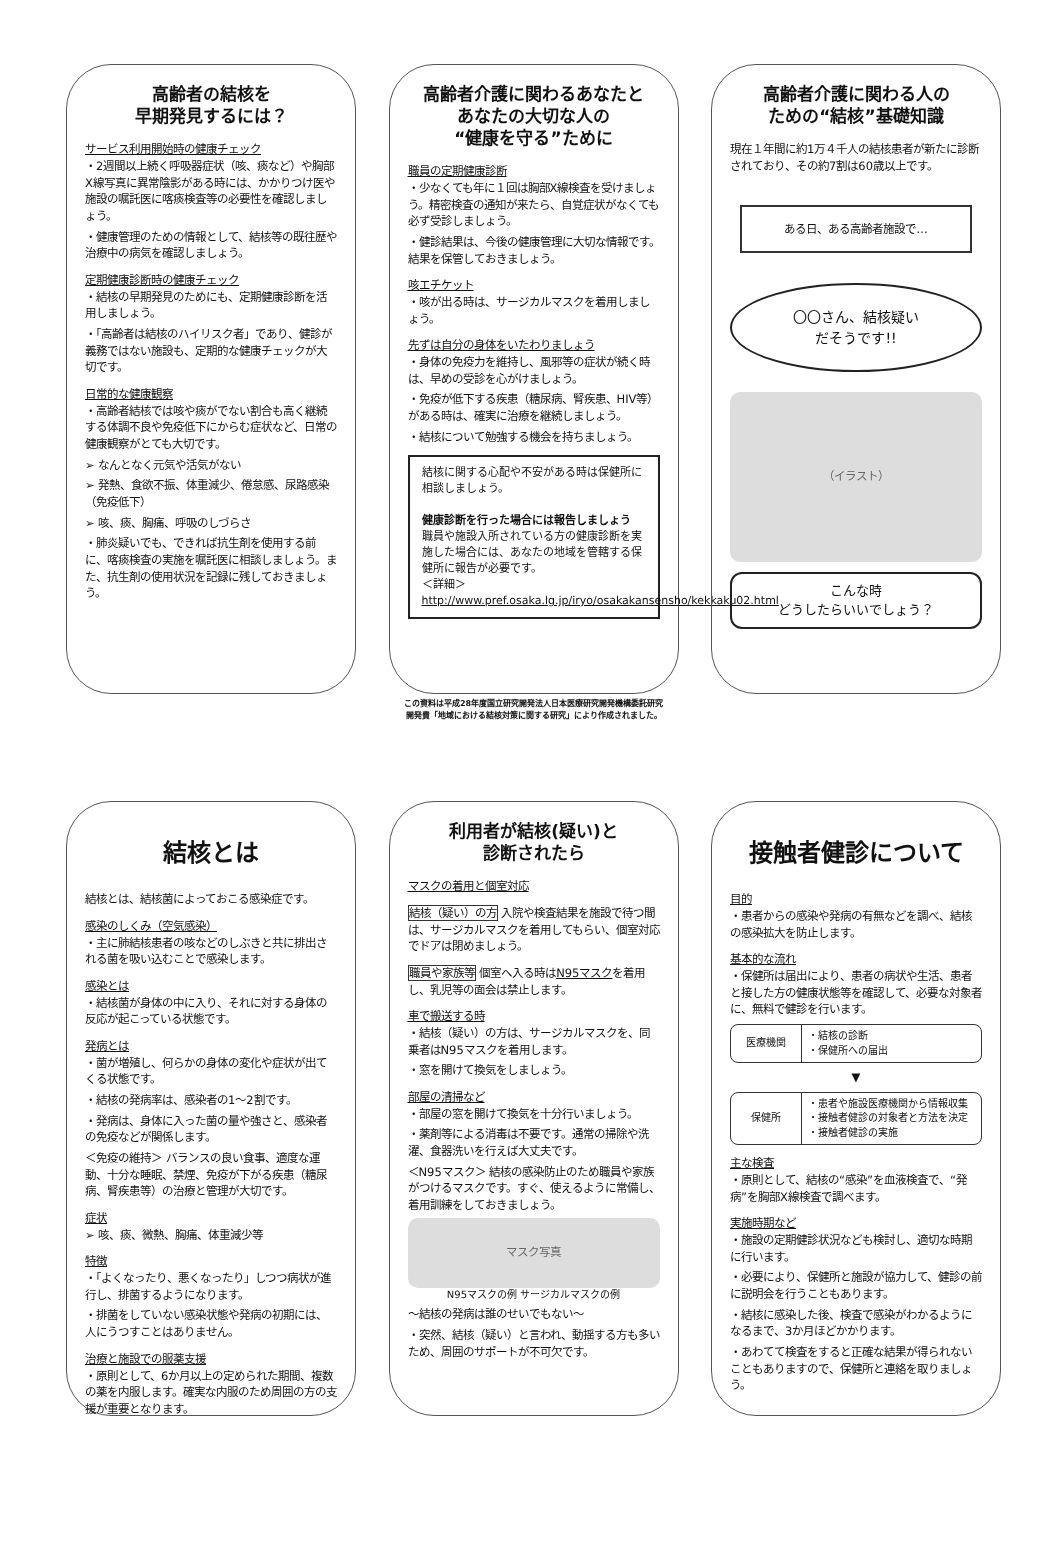高齢者の結核を
早期発見するには？
サービス利用開始時の健康チェック
・2週間以上続く呼吸器症状（咳、痰など）や胸部X線写真に異常陰影がある時には、かかりつけ医や施設の嘱託医に喀痰検査等の必要性を確認しましょう。
・健康管理のための情報として、結核等の既往歴や治療中の病気を確認しましょう。
定期健康診断時の健康チェック
・結核の早期発見のためにも、定期健康診断を活用しましょう。
・「高齢者は結核のハイリスク者」であり、健診が義務ではない施設も、定期的な健康チェックが大切です。
日常的な健康観察
・高齢者結核では咳や痰がでない割合も高く継続する体調不良や免疫低下にからむ症状など、日常の健康観察がとても大切です。
➢ なんとなく元気や活気がない
➢ 発熱、食欲不振、体重減少、倦怠感、尿路感染（免疫低下）
➢ 咳、痰、胸痛、呼吸のしづらさ
・肺炎疑いでも、できれば抗生剤を使用する前に、喀痰検査の実施を嘱託医に相談しましょう。また、抗生剤の使用状況を記録に残しておきましょう。
高齢者介護に関わるあなたと
あなたの大切な人の
“健康を守る”ために
職員の定期健康診断
・少なくても年に１回は胸部X線検査を受けましょう。精密検査の通知が来たら、自覚症状がなくても必ず受診しましょう。
・健診結果は、今後の健康管理に大切な情報です。結果を保管しておきましょう。
咳エチケット
・咳が出る時は、サージカルマスクを着用しましょう。
先ずは自分の身体をいたわりましょう
・身体の免疫力を維持し、風邪等の症状が続く時は、早めの受診を心がけましょう。
・免疫が低下する疾患（糖尿病、腎疾患、HIV等）がある時は、確実に治療を継続しましょう。
・結核について勉強する機会を持ちましょう。
結核に関する心配や不安がある時は保健所に相談しましょう。
健康診断を行った場合には報告しましょう
職員や施設入所されている方の健康診断を実施した場合には、あなたの地域を管轄する保健所に報告が必要です。
＜詳細＞
http://www.pref.osaka.lg.jp/iryo/osakakansensho/kekkaku02.html
この資料は平成28年度国立研究開発法人日本医療研究開発機構委託研究
開発費「地域における結核対策に関する研究」により作成されました。
高齢者介護に関わる人の
ための“結核”基礎知識
現在１年間に約1万４千人の結核患者が新たに診断されており、その約7割は60歳以上です。
ある日、ある高齢者施設で…
〇〇さん、結核疑い
だそうです!!
（イラスト）
こんな時
どうしたらいいでしょう？
結核とは
結核とは、結核菌によっておこる感染症です。
感染のしくみ（空気感染）
・主に肺結核患者の咳などのしぶきと共に排出される菌を吸い込むことで感染します。
感染とは
・結核菌が身体の中に入り、それに対する身体の反応が起こっている状態です。
発病とは
・菌が増殖し、何らかの身体の変化や症状が出てくる状態です。
・結核の発病率は、感染者の1～2割です。
・発病は、身体に入った菌の量や強さと、感染者の免疫などが関係します。
＜免疫の維持＞ バランスの良い食事、適度な運動、十分な睡眠、禁煙、免疫が下がる疾患（糖尿病、腎疾患等）の治療と管理が大切です。
症状
➢ 咳、痰、微熱、胸痛、体重減少等
特徴
・「よくなったり、悪くなったり」しつつ病状が進行し、排菌するようになります。
・排菌をしていない感染状態や発病の初期には、人にうつすことはありません。
治療と施設での服薬支援
・原則として、6か月以上の定められた期間、複数の薬を内服します。確実な内服のため周囲の方の支援が重要となります。
利用者が結核(疑い)と
診断されたら
マスクの着用と個室対応
結核（疑い）の方 入院や検査結果を施設で待つ間は、サージカルマスクを着用してもらい、個室対応でドアは閉めましょう。
職員や家族等 個室へ入る時はN95マスクを着用し、乳児等の面会は禁止します。
車で搬送する時
・結核（疑い）の方は、サージカルマスクを、同乗者はN95マスクを着用します。
・窓を開けて換気をしましょう。
部屋の清掃など
・部屋の窓を開けて換気を十分行いましょう。
・薬剤等による消毒は不要です。通常の掃除や洗濯、食器洗いを行えば大丈夫です。
＜N95マスク＞ 結核の感染防止のため職員や家族がつけるマスクです。すぐ、使えるように常備し、着用訓練をしておきましょう。
マスク写真
N95マスクの例 サージカルマスクの例
～結核の発病は誰のせいでもない～
・突然、結核（疑い）と言われ、動揺する方も多いため、周囲のサポートが不可欠です。
接触者健診について
目的
・患者からの感染や発病の有無などを調べ、結核の感染拡大を防止します。
基本的な流れ
・保健所は届出により、患者の病状や生活、患者と接した方の健康状態等を確認して、必要な対象者に、無料で健診を行います。
医療機関
・結核の診断
・保健所への届出
▼
保健所
・患者や施設医療機関から情報収集
・接触者健診の対象者と方法を決定
・接触者健診の実施
主な検査
・原則として、結核の“感染”を血液検査で、“発病”を胸部X線検査で調べます。
実施時期など
・施設の定期健診状況なども検討し、適切な時期に行います。
・必要により、保健所と施設が協力して、健診の前に説明会を行うこともあります。
・結核に感染した後、検査で感染がわかるようになるまで、3か月ほどかかります。
・あわてて検査をすると正確な結果が得られないこともありますので、保健所と連絡を取りましょう。